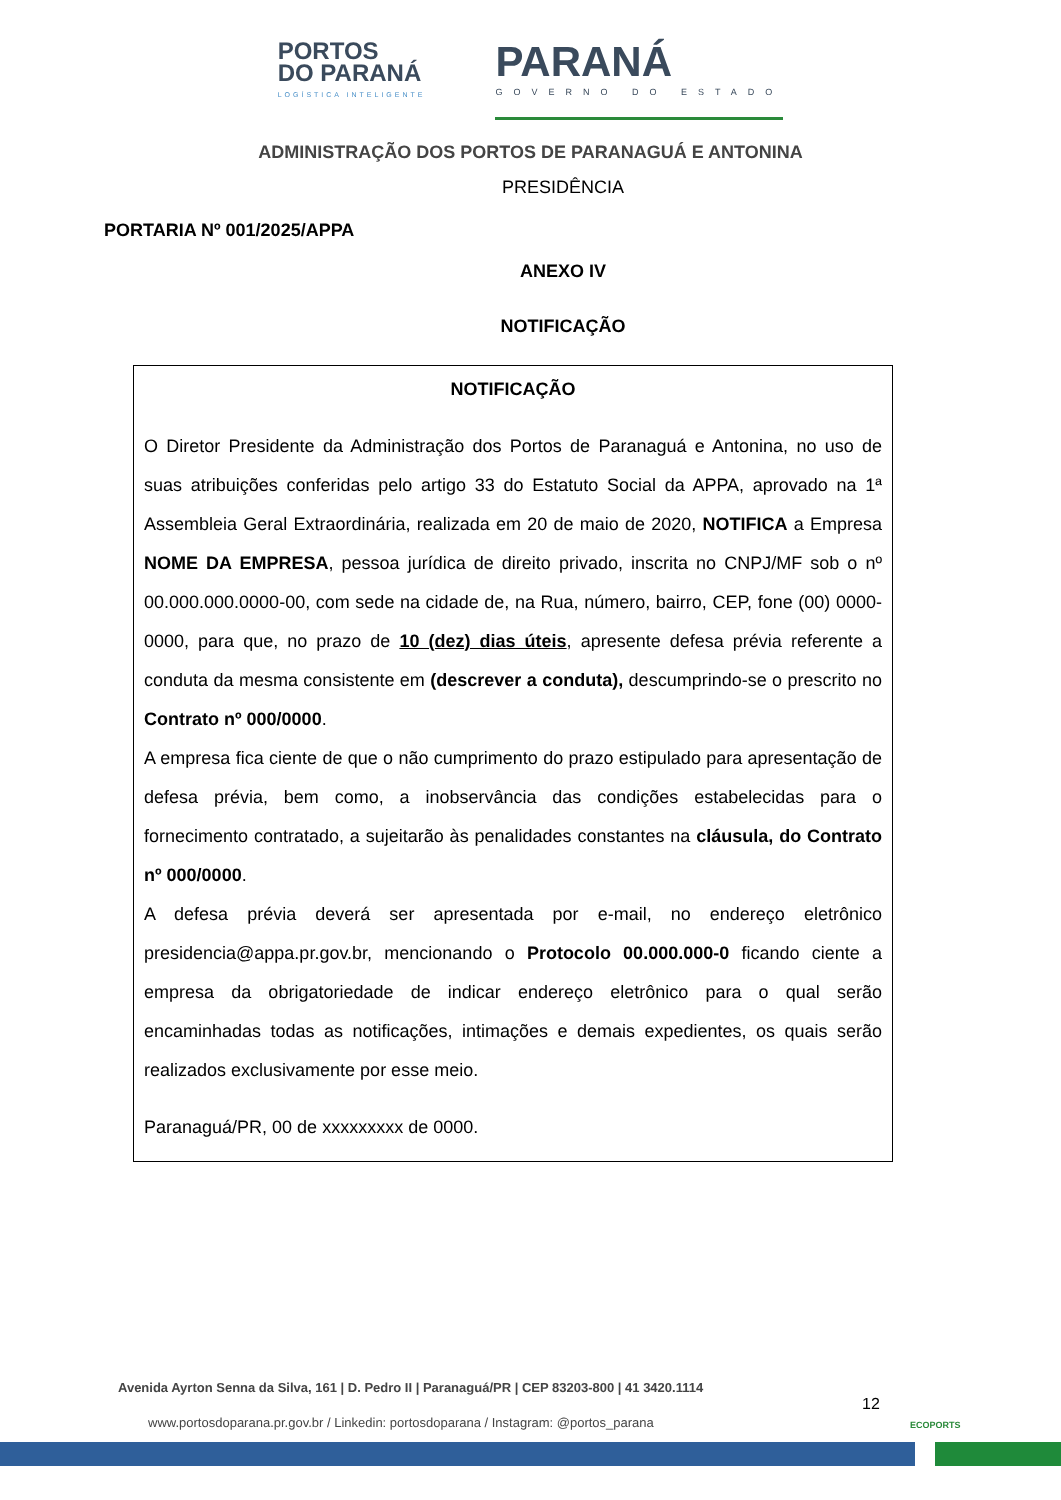PORTOS
DO PARANÁ
LOGÍSTICA INTELIGENTE
PARANÁ
GOVERNO DO ESTADO
ADMINISTRAÇÃO DOS PORTOS DE PARANAGUÁ E ANTONINA
PRESIDÊNCIA
PORTARIA Nº 001/2025/APPA
ANEXO IV
NOTIFICAÇÃO
NOTIFICAÇÃO
O Diretor Presidente da Administração dos Portos de Paranaguá e Antonina, no uso de suas atribuições conferidas pelo artigo 33 do Estatuto Social da APPA, aprovado na 1ª Assembleia Geral Extraordinária, realizada em 20 de maio de 2020, NOTIFICA a Empresa NOME DA EMPRESA, pessoa jurídica de direito privado, inscrita no CNPJ/MF sob o nº 00.000.000.0000-00, com sede na cidade de, na Rua, número, bairro, CEP, fone (00) 0000-0000, para que, no prazo de 10 (dez) dias úteis, apresente defesa prévia referente a conduta da mesma consistente em (descrever a conduta), descumprindo-se o prescrito no Contrato nº 000/0000.
A empresa fica ciente de que o não cumprimento do prazo estipulado para apresentação de defesa prévia, bem como, a inobservância das condições estabelecidas para o fornecimento contratado, a sujeitarão às penalidades constantes na cláusula, do Contrato nº 000/0000.
A defesa prévia deverá ser apresentada por e-mail, no endereço eletrônico presidencia@appa.pr.gov.br, mencionando o Protocolo 00.000.000-0 ficando ciente a empresa da obrigatoriedade de indicar endereço eletrônico para o qual serão encaminhadas todas as notificações, intimações e demais expedientes, os quais serão realizados exclusivamente por esse meio.
Paranaguá/PR, 00 de xxxxxxxxx de 0000.
Avenida Ayrton Senna da Silva, 161 | D. Pedro II | Paranaguá/PR | CEP 83203-800 | 41 3420.1114
12
www.portosdoparana.pr.gov.br / Linkedin: portosdoparana / Instagram: @portos_parana
ECOPORTS